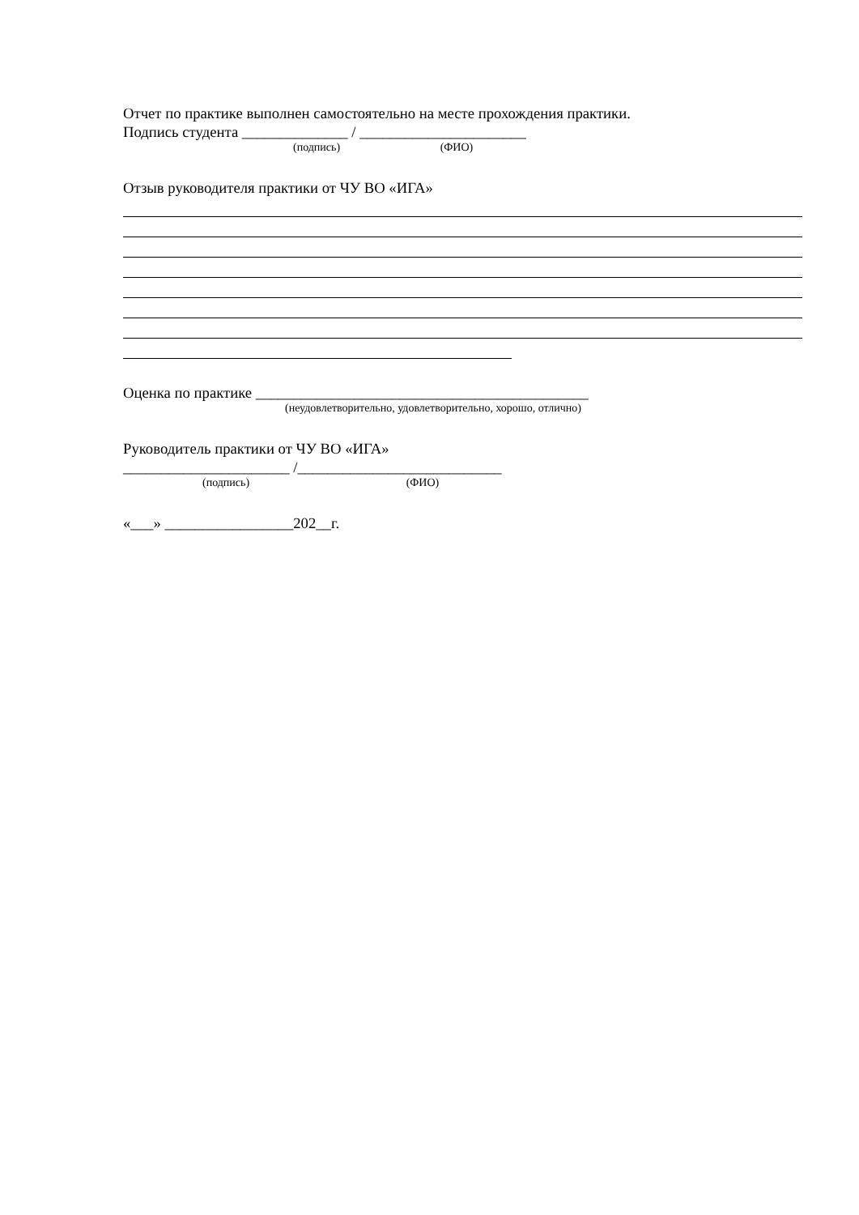Отчет по практике выполнен самостоятельно на месте прохождения практики.
Подпись студента ______________ / ______________________
(подпись) (ФИО)
Отзыв руководителя практики от ЧУ ВО «ИГА»
Оценка по практике ____________________________________________
(неудовлетворительно, удовлетворительно, хорошо, отлично)
Руководитель практики от ЧУ ВО «ИГА»
______________________ /___________________________
(подпись) (ФИО)
«___» _________________202__г.